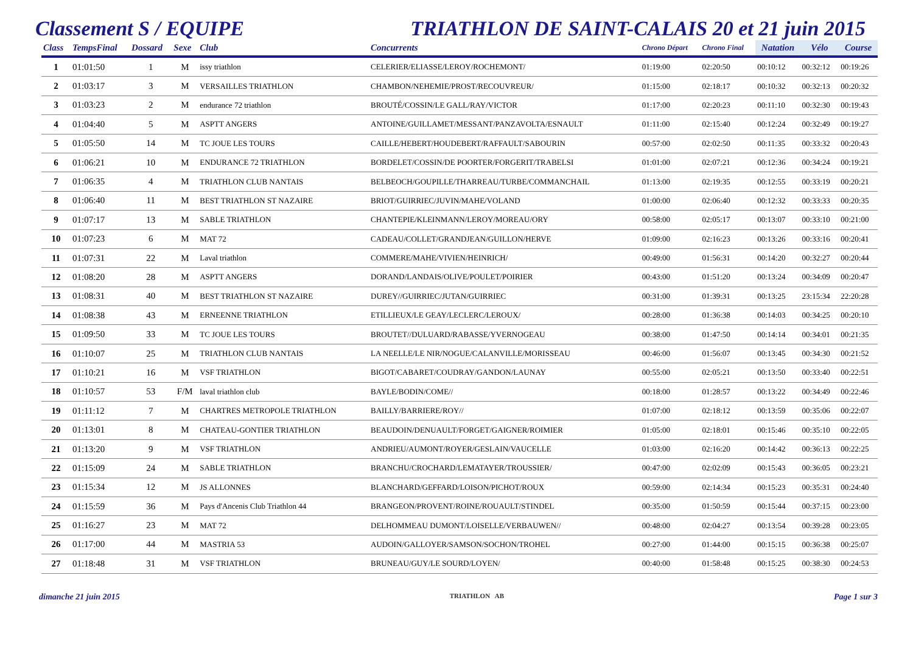Classement S / EQUIPE TRIATHLON DE SAINT-CALAIS 20 et 21 juin 2015
| Class | TempsFinal | Dossard | Sexe | Club | Concurrents | Chrono Départ | Chrono Final | Natation | Vélo | Course |
| --- | --- | --- | --- | --- | --- | --- | --- | --- | --- | --- |
| 1 | 01:01:50 | 1 | M | issy triathlon | CELERIER/ELIASSE/LEROY/ROCHEMONT/ | 01:19:00 | 02:20:50 | 00:10:12 | 00:32:12 | 00:19:26 |
| 2 | 01:03:17 | 3 | M | VERSAILLES TRIATHLON | CHAMBON/NEHEMIE/PROST/RECOUVREUR/ | 01:15:00 | 02:18:17 | 00:10:32 | 00:32:13 | 00:20:32 |
| 3 | 01:03:23 | 2 | M | endurance 72 triathlon | BROUTÉ/COSSIN/LE GALL/RAY/VICTOR | 01:17:00 | 02:20:23 | 00:11:10 | 00:32:30 | 00:19:43 |
| 4 | 01:04:40 | 5 | M | ASPTT ANGERS | ANTOINE/GUILLAMET/MESSANT/PANZAVOLTA/ESNAULT | 01:11:00 | 02:15:40 | 00:12:24 | 00:32:49 | 00:19:27 |
| 5 | 01:05:50 | 14 | M | TC JOUE LES TOURS | CAILLE/HEBERT/HOUDEBERT/RAFFAULT/SABOURIN | 00:57:00 | 02:02:50 | 00:11:35 | 00:33:32 | 00:20:43 |
| 6 | 01:06:21 | 10 | M | ENDURANCE 72 TRIATHLON | BORDELET/COSSIN/DE POORTER/FORGERIT/TRABELSI | 01:01:00 | 02:07:21 | 00:12:36 | 00:34:24 | 00:19:21 |
| 7 | 01:06:35 | 4 | M | TRIATHLON CLUB NANTAIS | BELBEOCH/GOUPILLE/THARREAU/TURBE/COMMANCHAIL | 01:13:00 | 02:19:35 | 00:12:55 | 00:33:19 | 00:20:21 |
| 8 | 01:06:40 | 11 | M | BEST TRIATHLON ST NAZAIRE | BRIOT/GUIRRIEC/JUVIN/MAHE/VOLAND | 01:00:00 | 02:06:40 | 00:12:32 | 00:33:33 | 00:20:35 |
| 9 | 01:07:17 | 13 | M | SABLE TRIATHLON | CHANTEPIE/KLEINMANN/LEROY/MOREAU/ORY | 00:58:00 | 02:05:17 | 00:13:07 | 00:33:10 | 00:21:00 |
| 10 | 01:07:23 | 6 | M | MAT 72 | CADEAU/COLLET/GRANDJEAN/GUILLON/HERVE | 01:09:00 | 02:16:23 | 00:13:26 | 00:33:16 | 00:20:41 |
| 11 | 01:07:31 | 22 | M | Laval triathlon | COMMERE/MAHE/VIVIEN/HEINRICH/ | 00:49:00 | 01:56:31 | 00:14:20 | 00:32:27 | 00:20:44 |
| 12 | 01:08:20 | 28 | M | ASPTT ANGERS | DORAND/LANDAIS/OLIVE/POULET/POIRIER | 00:43:00 | 01:51:20 | 00:13:24 | 00:34:09 | 00:20:47 |
| 13 | 01:08:31 | 40 | M | BEST TRIATHLON ST NAZAIRE | DUREY//GUIRRIEC/JUTAN/GUIRRIEC | 00:31:00 | 01:39:31 | 00:13:25 | 23:15:34 | 22:20:28 |
| 14 | 01:08:38 | 43 | M | ERNEENNE TRIATHLON | ETILLIEUX/LE GEAY/LECLERC/LEROUX/ | 00:28:00 | 01:36:38 | 00:14:03 | 00:34:25 | 00:20:10 |
| 15 | 01:09:50 | 33 | M | TC JOUE LES TOURS | BROUTET//DULUARD/RABASSE/YVERNOGEAU | 00:38:00 | 01:47:50 | 00:14:14 | 00:34:01 | 00:21:35 |
| 16 | 01:10:07 | 25 | M | TRIATHLON CLUB NANTAIS | LA NEELLE/LE NIR/NOGUE/CALANVILLE/MORISSEAU | 00:46:00 | 01:56:07 | 00:13:45 | 00:34:30 | 00:21:52 |
| 17 | 01:10:21 | 16 | M | VSF TRIATHLON | BIGOT/CABARET/COUDRAY/GANDON/LAUNAY | 00:55:00 | 02:05:21 | 00:13:50 | 00:33:40 | 00:22:51 |
| 18 | 01:10:57 | 53 | F/M | laval triathlon club | BAYLE/BODIN/COME// | 00:18:00 | 01:28:57 | 00:13:22 | 00:34:49 | 00:22:46 |
| 19 | 01:11:12 | 7 | M | CHARTRES METROPOLE TRIATHLON | BAILLY/BARRIERE/ROY// | 01:07:00 | 02:18:12 | 00:13:59 | 00:35:06 | 00:22:07 |
| 20 | 01:13:01 | 8 | M | CHATEAU-GONTIER TRIATHLON | BEAUDOIN/DENUAULT/FORGET/GAIGNER/ROIMIER | 01:05:00 | 02:18:01 | 00:15:46 | 00:35:10 | 00:22:05 |
| 21 | 01:13:20 | 9 | M | VSF TRIATHLON | ANDRIEU/AUMONT/ROYER/GESLAIN/VAUCELLE | 01:03:00 | 02:16:20 | 00:14:42 | 00:36:13 | 00:22:25 |
| 22 | 01:15:09 | 24 | M | SABLE TRIATHLON | BRANCHU/CROCHARD/LEMATAYER/TROUSSIER/ | 00:47:00 | 02:02:09 | 00:15:43 | 00:36:05 | 00:23:21 |
| 23 | 01:15:34 | 12 | M | JS ALLONNES | BLANCHARD/GEFFARD/LOISON/PICHOT/ROUX | 00:59:00 | 02:14:34 | 00:15:23 | 00:35:31 | 00:24:40 |
| 24 | 01:15:59 | 36 | M | Pays d'Ancenis Club Triathlon 44 | BRANGEON/PROVENT/ROINE/ROUAULT/STINDEL | 00:35:00 | 01:50:59 | 00:15:44 | 00:37:15 | 00:23:00 |
| 25 | 01:16:27 | 23 | M | MAT 72 | DELHOMMEAU DUMONT/LOISELLE/VERBAUWEN// | 00:48:00 | 02:04:27 | 00:13:54 | 00:39:28 | 00:23:05 |
| 26 | 01:17:00 | 44 | M | MASTRIA 53 | AUDOIN/GALLOYER/SAMSON/SOCHON/TROHEL | 00:27:00 | 01:44:00 | 00:15:15 | 00:36:38 | 00:25:07 |
| 27 | 01:18:48 | 31 | M | VSF TRIATHLON | BRUNEAU/GUY/LE SOURD/LOYEN/ | 00:40:00 | 01:58:48 | 00:15:25 | 00:38:30 | 00:24:53 |
dimanche 21 juin 2015 TRIATHLON AB Page 1 sur 3